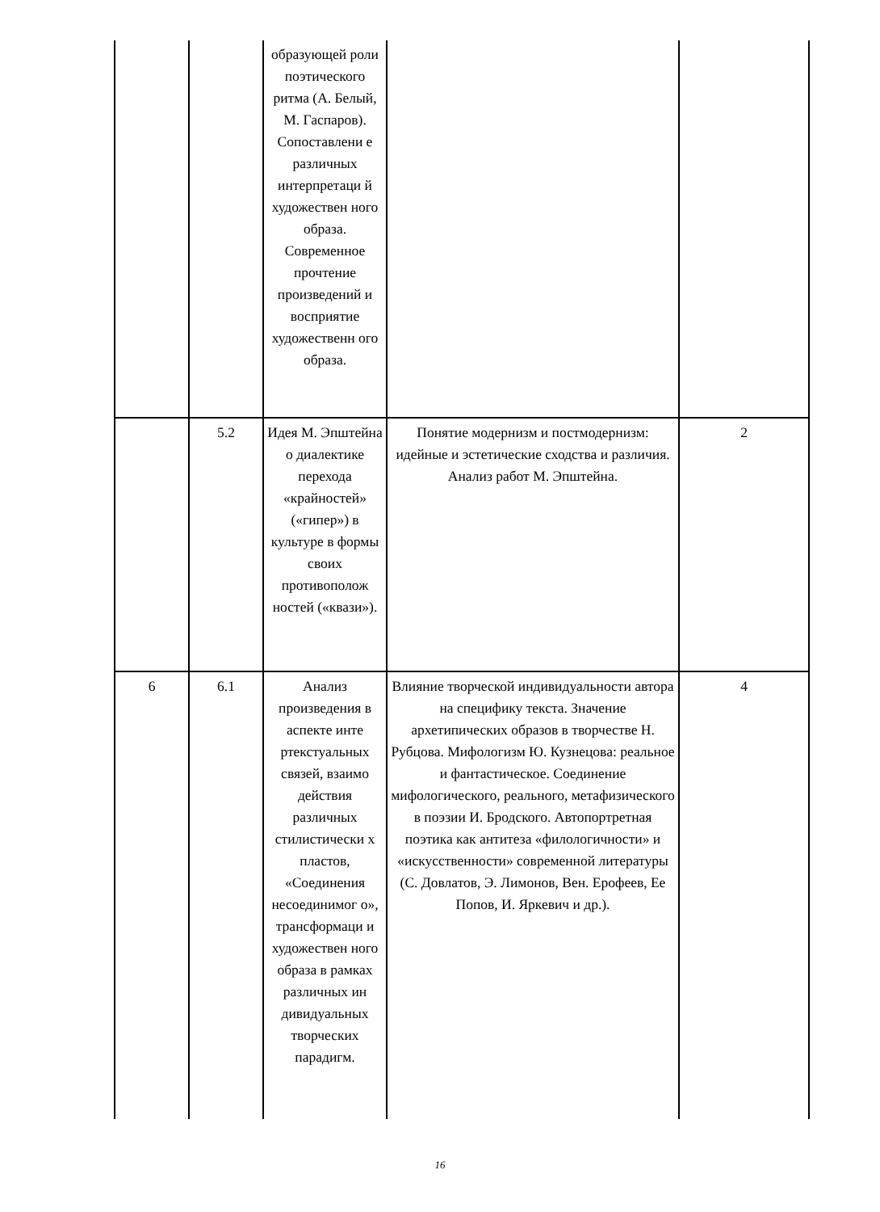| | | образующей роли поэтического ритма (А. Белый, М. Гаспаров). Сопоставлени е различных интерпретаци й художествен ного образа. Современное прочтение произведений и восприятие художественн ого образа. | | |
| | 5.2 | Идея М. Эпштейна о диалектике перехода «крайностей» («гипер») в культуре в формы своих противополож ностей («квази»). | Понятие модернизм и постмодернизм: идейные и эстетические сходства и различия. Анализ работ М. Эпштейна. | 2 |
| 6 | 6.1 | Анализ произведения в аспекте инте ртекстуальных связей, взаимо действия различных стилистически х пластов, «Соединения несоединимог о», трансформаци и художествен ного образа в рамках различных ин дивидуальных творческих парадигм. | Влияние творческой индивидуальности автора на специфику текста. Значение архетипических образов в творчестве Н. Рубцова. Мифологизм Ю. Кузнецова: реальное и фантастическое. Соединение мифологического, реального, метафизического в поэзии И. Бродского. Автопортретная поэтика как антитеза «филологичности» и «искусственности» современной литературы (С. Довлатов, Э. Лимонов, Вен. Ерофеев, Ее Попов, И. Яркевич и др.). | 4 |
16